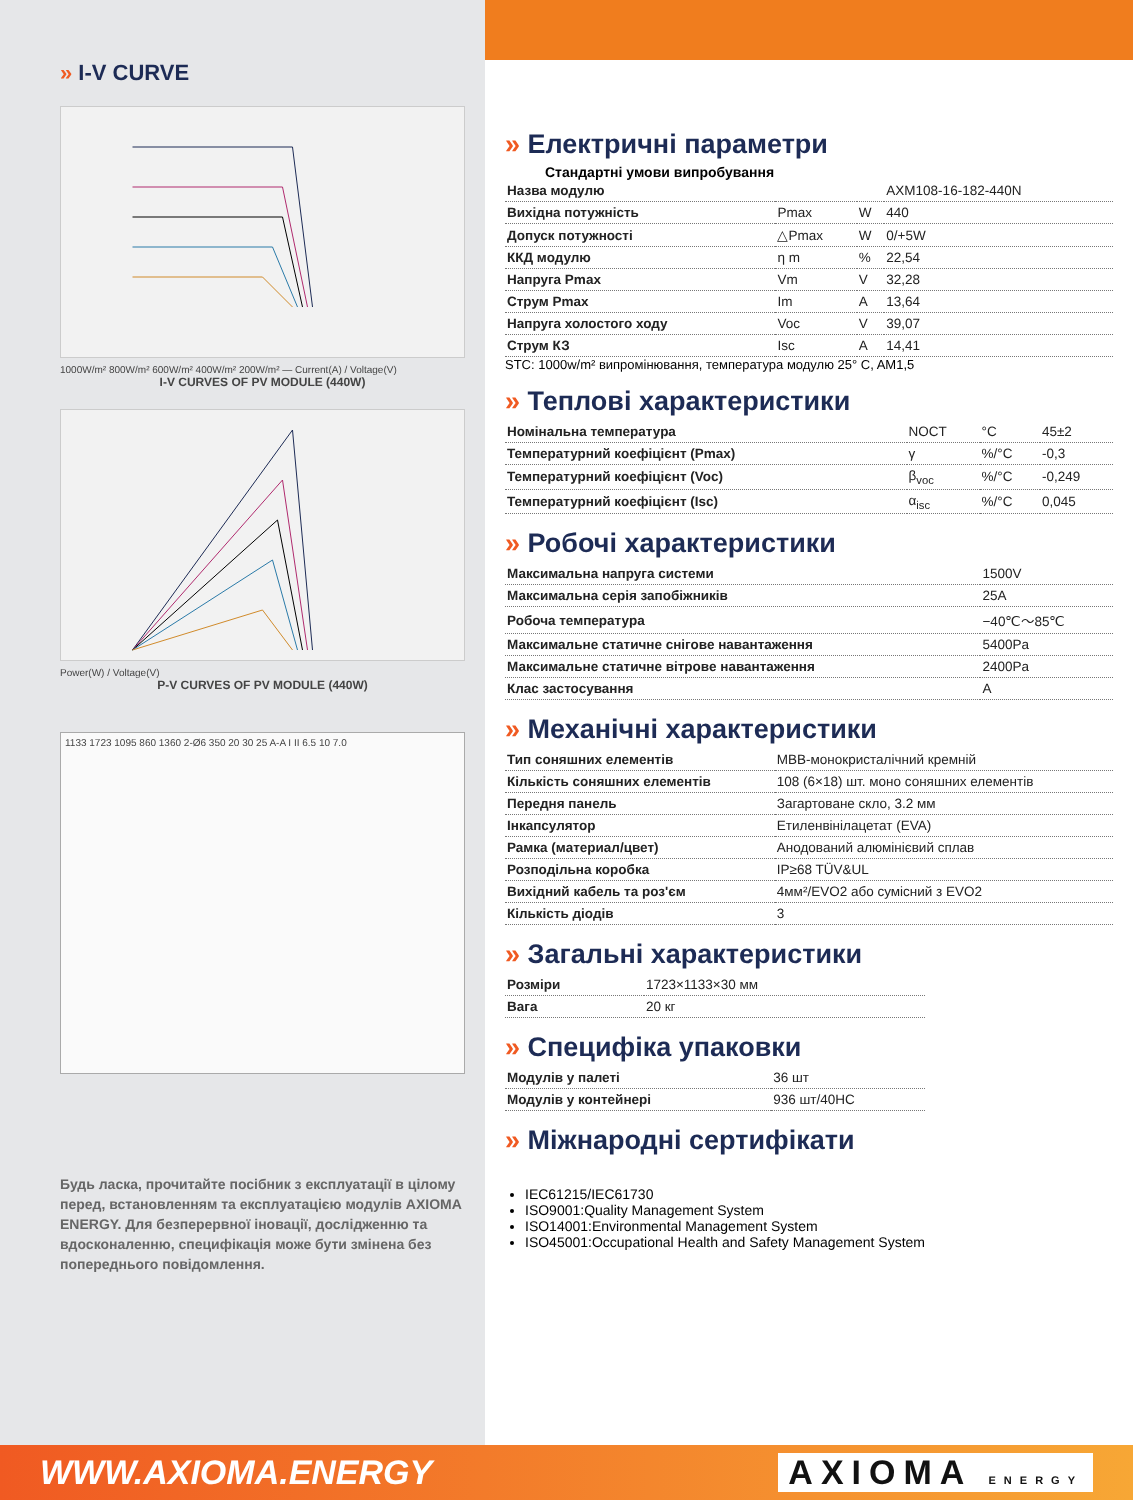» I-V CURVE
1000W/m² 800W/m² 600W/m² 400W/m² 200W/m² — Current(A) / Voltage(V)
I-V CURVES OF PV MODULE (440W)
Power(W) / Voltage(V)
P-V CURVES OF PV MODULE (440W)
1133 1723 1095 860 1360 2-Ø6 350 20 30 25 A-A I II 6.5 10 7.0
Будь ласка, прочитайте посібник з експлуатації в цілому перед, встановленням та експлуатацією модулів AXIOMA ENERGY. Для безперервної іновації, дослідженню та вдосконаленню, специфікація може бути змінена без попереднього повідомлення.
» Електричні параметри
Стандартні умови випробування
| Назва модулю | | | AXM108-16-182-440N |
| Вихідна потужність | Pmax | W | 440 |
| Допуск потужності | △Pmax | W | 0/+5W |
| ККД модулю | η m | % | 22,54 |
| Напруга Pmax | Vm | V | 32,28 |
| Струм Pmax | Im | A | 13,64 |
| Напруга холостого ходу | Voc | V | 39,07 |
| Струм КЗ | Isc | A | 14,41 |
STC: 1000w/m² випромінювання, температура модулю 25° C, AM1,5
» Теплові характеристики
| Номінальна температура | NOCT | °C | 45±2 |
| Температурний коефіцієнт (Pmax) | γ | %/°C | -0,3 |
| Температурний коефіцієнт (Voc) | β<sub>voc</sub> | %/°C | -0,249 |
| Температурний коефіцієнт (Isc) | α<sub>isc</sub> | %/°C | 0,045 |
» Робочі характеристики
| Максимальна напруга системи | 1500V |
| Максимальна серія запобіжників | 25A |
| Робоча температура | −40℃～85℃ |
| Максимальне статичне снігове навантаження | 5400Pa |
| Максимальне статичне вітрове навантаження | 2400Pa |
| Клас застосування | A |
» Механічні характеристики
| Тип соняшних елементів | MBB-монокристалічний кремній |
| Кількість соняшних елементів | 108 (6×18) шт. моно соняшних елементів |
| Передня панель | Загартоване скло, 3.2 мм |
| Інкапсулятор | Етиленвінілацетат (EVA) |
| Рамка (материал/цвет) | Анодований алюмінієвий сплав |
| Розподільна коробка | IP≥68 TÜV&UL |
| Вихідний кабель та роз'єм | 4мм²/EVO2 або сумісний з EVO2 |
| Кількість діодів | 3 |
» Загальні характеристики
| Розміри | 1723×1133×30 мм |
| Вага | 20 кг |
» Специфіка упаковки
| Модулів у палеті | 36 шт |
| Модулів у контейнері | 936 шт/40HC |
» Міжнародні сертифікати
IEC61215/IEC61730
ISO9001:Quality Management System
ISO14001:Environmental Management System
ISO45001:Occupational Health and Safety Management System
WWW.AXIOMA.ENERGY AXIOMA ENERGY